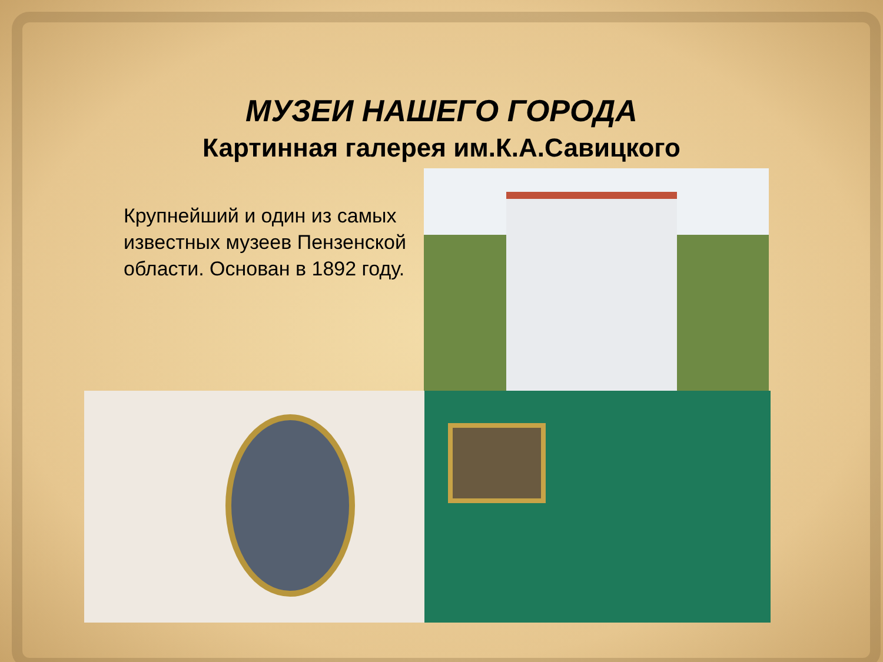МУЗЕИ НАШЕГО ГОРОДА
Картинная галерея им.К.А.Савицкого
Крупнейший и один из самых известных музеев Пензенской области. Основан в 1892 году.